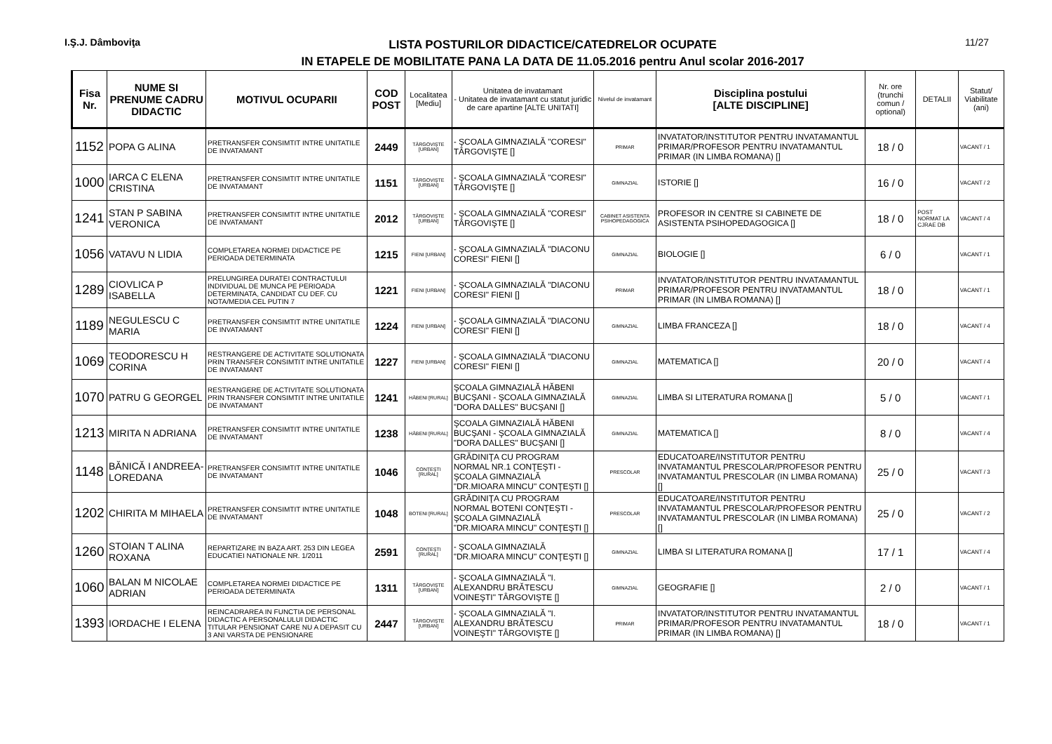I.Ş.J. Dâmboviţa
LISTA POSTURILOR DIDACTICE/CATEDRELOR OCUPATE
IN ETAPELE DE MOBILITATE PANA LA DATA DE 11.05.2016 pentru Anul scolar 2016-2017
11/27
| Fisa Nr. | NUME SI PRENUME CADRU DIDACTIC | MOTIVUL OCUPARII | COD POST | Localitatea [Mediu] | Unitatea de invatamant - Unitatea de invatamant cu statut juridic de care apartine [ALTE UNITATI] | Nivelul de invatamant | Disciplina postului [ALTE DISCIPLINE] | Nr. ore (trunchi comun / optional) | DETALII | Statut/ Viabilitate (ani) |
| --- | --- | --- | --- | --- | --- | --- | --- | --- | --- | --- |
| 1152 | POPA G ALINA | PRETRANSFER CONSIMTIT INTRE UNITATILE DE INVATAMANT | 2449 | TÂRGOVIŞTE [URBAN] | - ŞCOALA GIMNAZIALĂ "CORESI" TÂRGOVIŞTE [] | PRIMAR | INVATATOR/INSTITUTOR PENTRU INVATAMANTUL PRIMAR/PROFESOR PENTRU INVATAMANTUL PRIMAR (IN LIMBA ROMANA) [] | 18 / 0 | | VACANT / 1 |
| 1000 | IARCA C ELENA CRISTINA | PRETRANSFER CONSIMTIT INTRE UNITATILE DE INVATAMANT | 1151 | TÂRGOVIŞTE [URBAN] | - ŞCOALA GIMNAZIALĂ "CORESI" TÂRGOVIŞTE [] | GIMNAZIAL | ISTORIE [] | 16 / 0 | | VACANT / 2 |
| 1241 | STAN P SABINA VERONICA | PRETRANSFER CONSIMTIT INTRE UNITATILE DE INVATAMANT | 2012 | TÂRGOVIŞTE [URBAN] | - ŞCOALA GIMNAZIALĂ "CORESI" TÂRGOVIŞTE [] | CABINET ASISTENTA PSIHOPEDAGOGICA | PROFESOR IN CENTRE SI CABINETE DE ASISTENTA PSIHOPEDAGOGICA [] | 18 / 0 | POST NORMAT LA CJRAE DB | VACANT / 4 |
| 1056 | VATAVU N LIDIA | COMPLETAREA NORMEI DIDACTICE PE PERIOADA DETERMINATA | 1215 | FIENI [URBAN] | - ŞCOALA GIMNAZIALĂ "DIACONU CORESI" FIENI [] | GIMNAZIAL | BIOLOGIE [] | 6 / 0 | | VACANT / 1 |
| 1289 | CIOVLICA P ISABELLA | PRELUNGIREA DURATEI CONTRACTULUI INDIVIDUAL DE MUNCA PE PERIOADA DETERMINATA, CANDIDAT CU DEF. CU NOTA/MEDIA CEL PUTIN 7 | 1221 | FIENI [URBAN] | - ŞCOALA GIMNAZIALĂ "DIACONU CORESI" FIENI [] | PRIMAR | INVATATOR/INSTITUTOR PENTRU INVATAMANTUL PRIMAR/PROFESOR PENTRU INVATAMANTUL PRIMAR (IN LIMBA ROMANA) [] | 18 / 0 | | VACANT / 1 |
| 1189 | NEGULESCU C MARIA | PRETRANSFER CONSIMTIT INTRE UNITATILE DE INVATAMANT | 1224 | FIENI [URBAN] | - ŞCOALA GIMNAZIALĂ "DIACONU CORESI" FIENI [] | GIMNAZIAL | LIMBA FRANCEZA [] | 18 / 0 | | VACANT / 4 |
| 1069 | TEODORESCU H CORINA | RESTRANGERE DE ACTIVITATE SOLUTIONATA PRIN TRANSFER CONSIMTIT INTRE UNITATILE DE INVATAMANT | 1227 | FIENI [URBAN] | - ŞCOALA GIMNAZIALĂ "DIACONU CORESI" FIENI [] | GIMNAZIAL | MATEMATICA [] | 20 / 0 | | VACANT / 4 |
| 1070 | PATRU G GEORGEL | RESTRANGERE DE ACTIVITATE SOLUTIONATA PRIN TRANSFER CONSIMTIT INTRE UNITATILE DE INVATAMANT | 1241 | HĂBENI [RURAL] | ŞCOALA GIMNAZIALĂ HĂBENI BUCŞANI - ŞCOALA GIMNAZIALĂ "DORA DALLES" BUCŞANI [] | GIMNAZIAL | LIMBA SI LITERATURA ROMANA [] | 5 / 0 | | VACANT / 1 |
| 1213 | MIRITA N ADRIANA | PRETRANSFER CONSIMTIT INTRE UNITATILE DE INVATAMANT | 1238 | HĂBENI [RURAL] | ŞCOALA GIMNAZIALĂ HĂBENI BUCŞANI - ŞCOALA GIMNAZIALĂ "DORA DALLES" BUCŞANI [] | GIMNAZIAL | MATEMATICA [] | 8 / 0 | | VACANT / 4 |
| 1148 | BĂNICĂ I ANDREEA-LOREDANA | PRETRANSFER CONSIMTIT INTRE UNITATILE DE INVATAMANT | 1046 | CONŢEŞTI [RURAL] | GRĂDINIŢA CU PROGRAM NORMAL NR.1 CONŢEŞTI - ŞCOALA GIMNAZIALĂ "DR.MIOARA MINCU" CONŢEŞTI [] | PRESCOLAR | EDUCATOARE/INSTITUTOR PENTRU INVATAMANTUL PRESCOLAR/PROFESOR PENTRU INVATAMANTUL PRESCOLAR (IN LIMBA ROMANA) [] | 25 / 0 | | VACANT / 3 |
| 1202 | CHIRITA M MIHAELA | PRETRANSFER CONSIMTIT INTRE UNITATILE DE INVATAMANT | 1048 | BOTENI [RURAL] | GRĂDINIŢA CU PROGRAM NORMAL BOTENI CONŢEŞTI - ŞCOALA GIMNAZIALĂ "DR.MIOARA MINCU" CONŢEŞTI [] | PRESCOLAR | EDUCATOARE/INSTITUTOR PENTRU INVATAMANTUL PRESCOLAR/PROFESOR PENTRU INVATAMANTUL PRESCOLAR (IN LIMBA ROMANA) [] | 25 / 0 | | VACANT / 2 |
| 1260 | STOIAN T ALINA ROXANA | REPARTIZARE IN BAZA ART. 253 DIN LEGEA EDUCATIEI NATIONALE NR. 1/2011 | 2591 | CONŢEŞTI [RURAL] | - ŞCOALA GIMNAZIALĂ "DR.MIOARA MINCU" CONŢEŞTI [] | GIMNAZIAL | LIMBA SI LITERATURA ROMANA [] | 17 / 1 | | VACANT / 4 |
| 1060 | BALAN M NICOLAE ADRIAN | COMPLETAREA NORMEI DIDACTICE PE PERIOADA DETERMINATA | 1311 | TÂRGOVIŞTE [URBAN] | - ŞCOALA GIMNAZIALĂ "I. ALEXANDRU BRĂTESCU VOINEŞTI" TÂRGOVIŞTE [] | GIMNAZIAL | GEOGRAFIE [] | 2 / 0 | | VACANT / 1 |
| 1393 | IORDACHE I ELENA | REINCADRAREA IN FUNCTIA DE PERSONAL DIDACTIC A PERSONALULUI DIDACTIC TITULAR PENSIONAT CARE NU A DEPASIT CU 3 ANI VARSTA DE PENSIONARE | 2447 | TÂRGOVIŞTE [URBAN] | - ŞCOALA GIMNAZIALĂ "I. ALEXANDRU BRĂTESCU VOINEŞTI" TÂRGOVIŞTE [] | PRIMAR | INVATATOR/INSTITUTOR PENTRU INVATAMANTUL PRIMAR/PROFESOR PENTRU INVATAMANTUL PRIMAR (IN LIMBA ROMANA) [] | 18 / 0 | | VACANT / 1 |